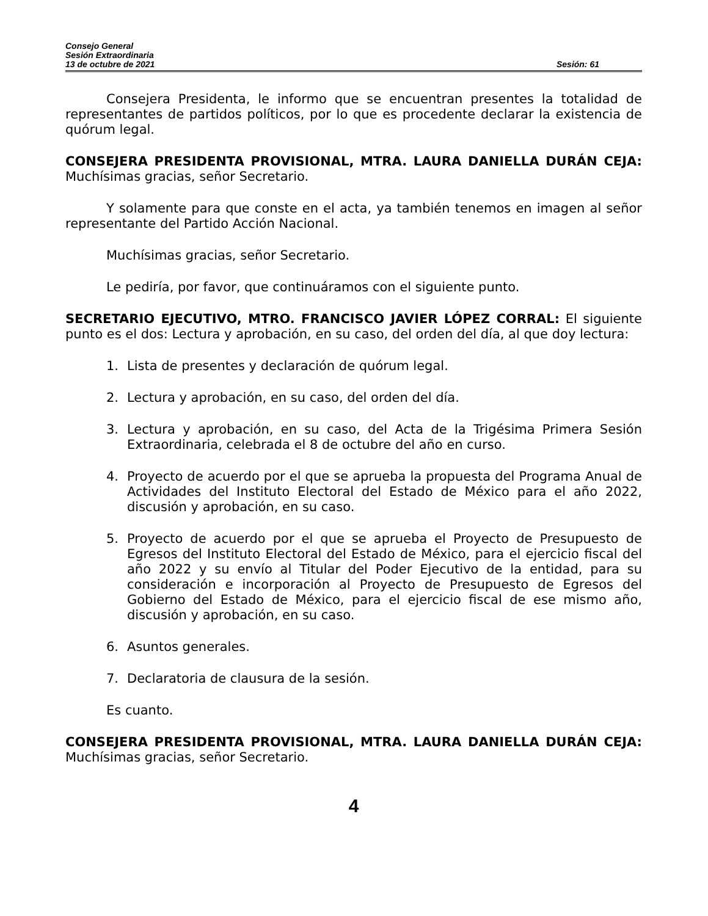Consejo General
Sesión Extraordinaria
13 de octubre de 2021 Sesión: 61
Consejera Presidenta, le informo que se encuentran presentes la totalidad de representantes de partidos políticos, por lo que es procedente declarar la existencia de quórum legal.
CONSEJERA PRESIDENTA PROVISIONAL, MTRA. LAURA DANIELLA DURÁN CEJA: Muchísimas gracias, señor Secretario.
Y solamente para que conste en el acta, ya también tenemos en imagen al señor representante del Partido Acción Nacional.
Muchísimas gracias, señor Secretario.
Le pediría, por favor, que continuáramos con el siguiente punto.
SECRETARIO EJECUTIVO, MTRO. FRANCISCO JAVIER LÓPEZ CORRAL: El siguiente punto es el dos: Lectura y aprobación, en su caso, del orden del día, al que doy lectura:
1. Lista de presentes y declaración de quórum legal.
2. Lectura y aprobación, en su caso, del orden del día.
3. Lectura y aprobación, en su caso, del Acta de la Trigésima Primera Sesión Extraordinaria, celebrada el 8 de octubre del año en curso.
4. Proyecto de acuerdo por el que se aprueba la propuesta del Programa Anual de Actividades del Instituto Electoral del Estado de México para el año 2022, discusión y aprobación, en su caso.
5. Proyecto de acuerdo por el que se aprueba el Proyecto de Presupuesto de Egresos del Instituto Electoral del Estado de México, para el ejercicio fiscal del año 2022 y su envío al Titular del Poder Ejecutivo de la entidad, para su consideración e incorporación al Proyecto de Presupuesto de Egresos del Gobierno del Estado de México, para el ejercicio fiscal de ese mismo año, discusión y aprobación, en su caso.
6. Asuntos generales.
7. Declaratoria de clausura de la sesión.
Es cuanto.
CONSEJERA PRESIDENTA PROVISIONAL, MTRA. LAURA DANIELLA DURÁN CEJA: Muchísimas gracias, señor Secretario.
4